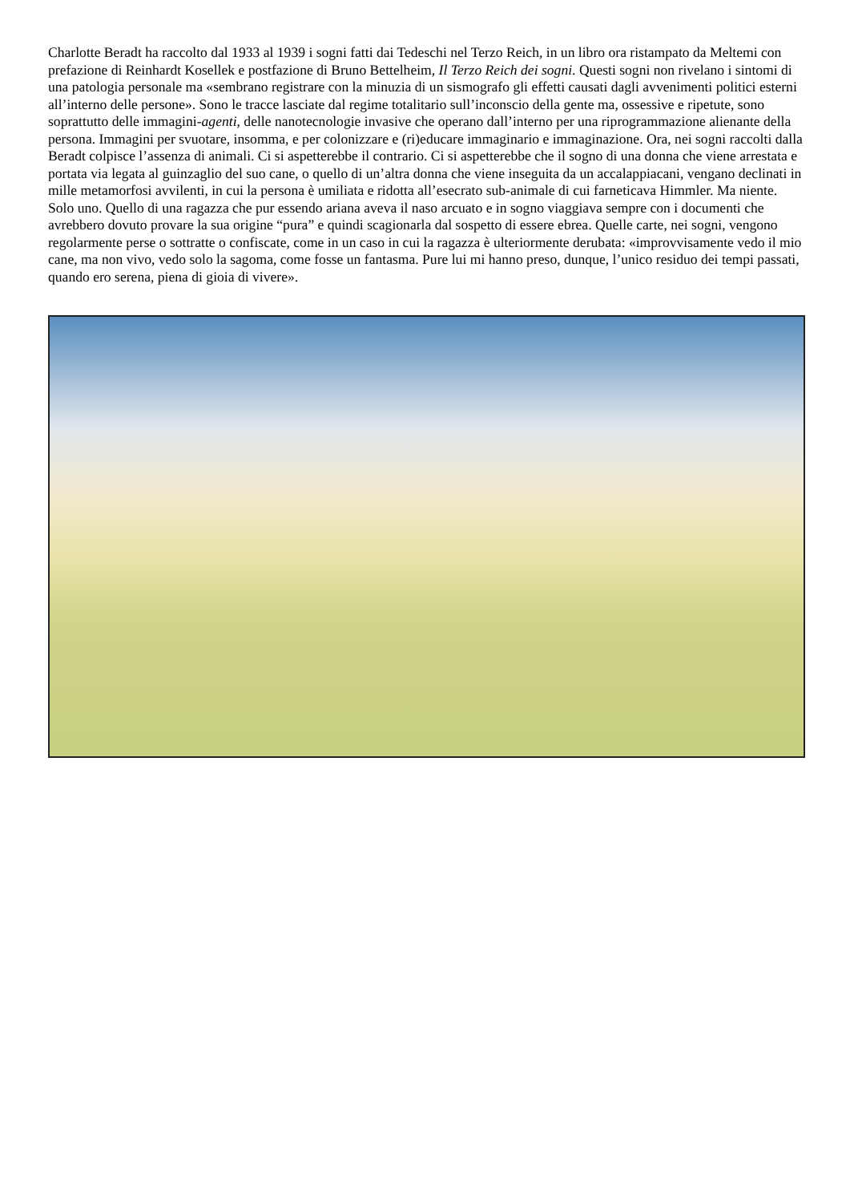Charlotte Beradt ha raccolto dal 1933 al 1939 i sogni fatti dai Tedeschi nel Terzo Reich, in un libro ora ristampato da Meltemi con prefazione di Reinhardt Kosellek e postfazione di Bruno Bettelheim, Il Terzo Reich dei sogni. Questi sogni non rivelano i sintomi di una patologia personale ma «sembrano registrare con la minuzia di un sismografo gli effetti causati dagli avvenimenti politici esterni all’interno delle persone». Sono le tracce lasciate dal regime totalitario sull’inconscio della gente ma, ossessive e ripetute, sono soprattutto delle immagini-agenti, delle nanotecnologie invasive che operano dall’interno per una riprogrammazione alienante della persona. Immagini per svuotare, insomma, e per colonizzare e (ri)educare immaginario e immaginazione. Ora, nei sogni raccolti dalla Beradt colpisce l’assenza di animali. Ci si aspetterebbe il contrario. Ci si aspetterebbe che il sogno di una donna che viene arrestata e portata via legata al guinzaglio del suo cane, o quello di un’altra donna che viene inseguita da un accalappiacani, vengano declinati in mille metamorfosi avvilenti, in cui la persona è umiliata e ridotta all’esecrato sub-animale di cui farneticava Himmler. Ma niente. Solo uno. Quello di una ragazza che pur essendo ariana aveva il naso arcuato e in sogno viaggiava sempre con i documenti che avrebbero dovuto provare la sua origine “pura” e quindi scagionarla dal sospetto di essere ebrea. Quelle carte, nei sogni, vengono regolarmente perse o sottratte o confiscate, come in un caso in cui la ragazza è ulteriormente derubata: «improvvisamente vedo il mio cane, ma non vivo, vedo solo la sagoma, come fosse un fantasma. Pure lui mi hanno preso, dunque, l’unico residuo dei tempi passati, quando ero serena, piena di gioia di vivere».